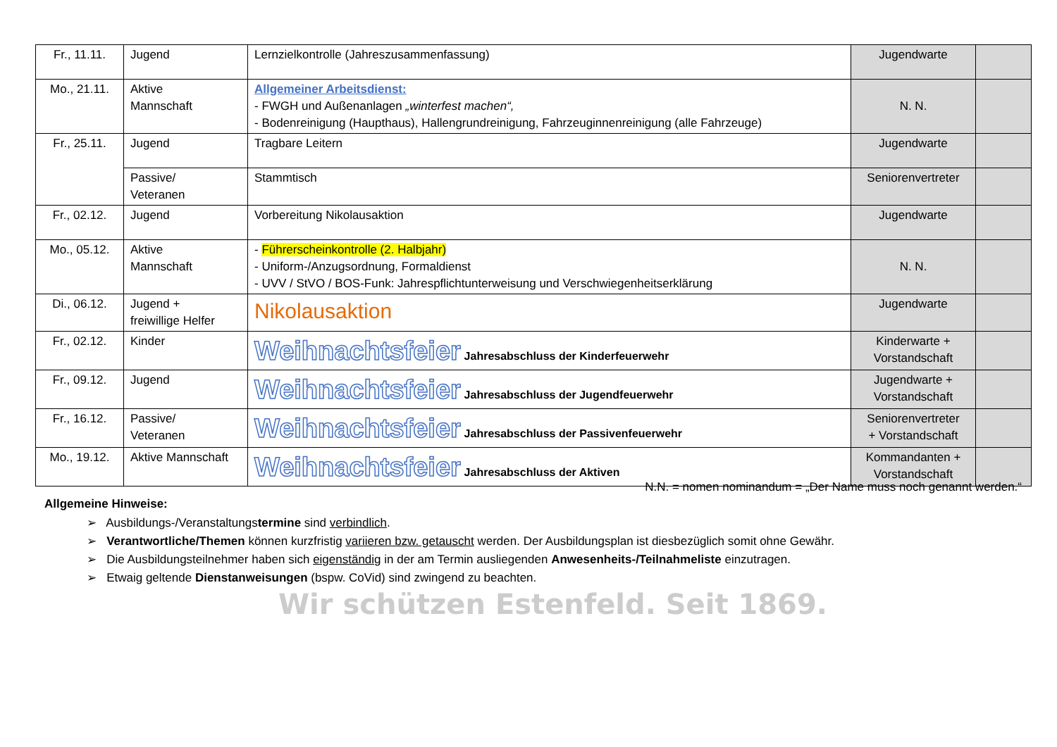| Fr., 11.11. | Jugend | Lernzielkontrolle (Jahreszusammenfassung) | Jugendwarte | |
| Mo., 21.11. | Aktive Mannschaft | Allgemeiner Arbeitsdienst: - FWGH und Außenanlagen „winterfest machen“, - Bodenreinigung (Haupthaus), Hallengrundreinigung, Fahrzeuginnenreinigung (alle Fahrzeuge) | N. N. | |
| Fr., 25.11. | Jugend | Tragbare Leitern | Jugendwarte | |
| | Passive/ Veteranen | Stammtisch | Seniorenvertreter | |
| Fr., 02.12. | Jugend | Vorbereitung Nikolausaktion | Jugendwarte | |
| Mo., 05.12. | Aktive Mannschaft | - Führerscheinkontrolle (2. Halbjahr) - Uniform-/Anzugsordnung, Formaldienst - UVV / StVO / BOS-Funk: Jahrespflichtunterweisung und Verschwiegenheitserklärung | N. N. | |
| Di., 06.12. | Jugend + freiwillige Helfer | Nikolausaktion | Jugendwarte | |
| Fr., 02.12. | Kinder | Weihnachtsfeier Jahresabschluss der Kinderfeuerwehr | Kinderwarte + Vorstandschaft | |
| Fr., 09.12. | Jugend | Weihnachtsfeier Jahresabschluss der Jugendfeuerwehr | Jugendwarte + Vorstandschaft | |
| Fr., 16.12. | Passive/ Veteranen | Weihnachtsfeier Jahresabschluss der Passivenfeuerwehr | Seniorenvertreter + Vorstandschaft | |
| Mo., 19.12. | Aktive Mannschaft | Weihnachtsfeier Jahresabschluss der Aktiven | Kommandanten + Vorstandschaft | |
N.N. = nomen nominandum = „Der Name muss noch genannt werden.“
Allgemeine Hinweise:
➢ Ausbildungs-/Veranstaltungstermine sind verbindlich.
➢ Verantwortliche/Themen können kurzfristig variieren bzw. getauscht werden. Der Ausbildungsplan ist diesbezüglich somit ohne Gewähr.
➢ Die Ausbildungsteilnehmer haben sich eigenständig in der am Termin ausliegenden Anwesenheits-/Teilnahmeliste einzutragen.
➢ Etwaig geltende Dienstanweisungen (bspw. CoVid) sind zwingend zu beachten.
Wir schützen Estenfeld. Seit 1869.